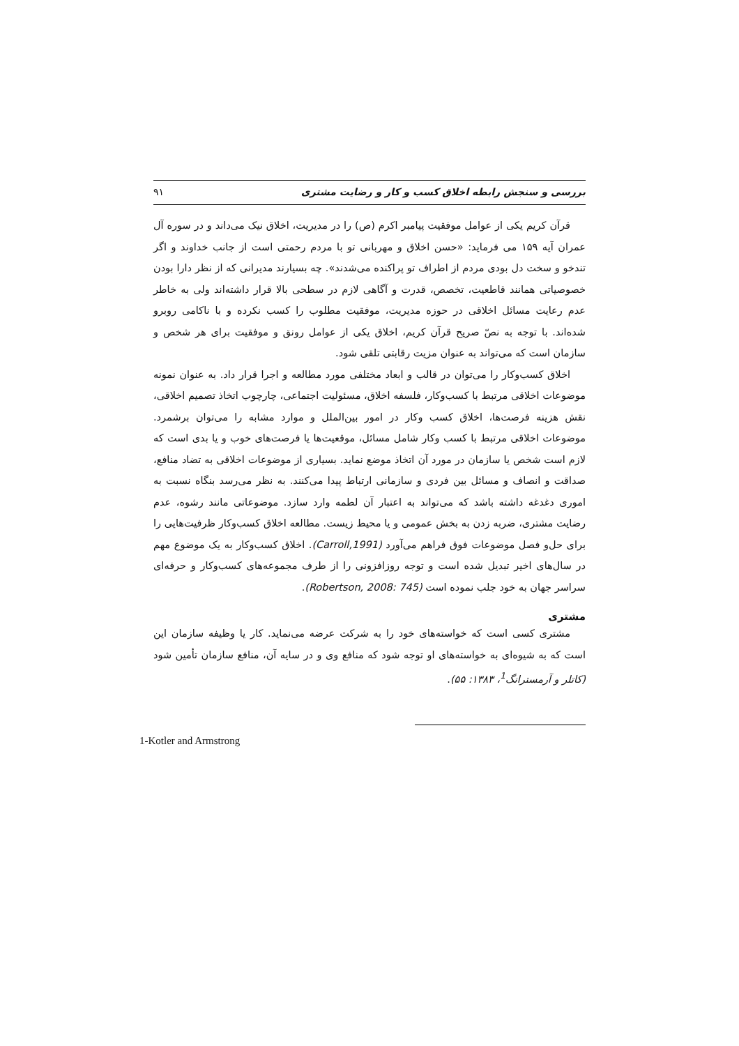بررسی و سنجش رابطه اخلاق کسب و کار و رضایت مشتری ۹۱
قرآن کریم یکی از عوامل موفقیت پیامبر اکرم (ص) را در مدیریت، اخلاق نیک می‌داند و در سوره آل عمران آیه ۱۵۹ می فرماید: «حسن اخلاق و مهربانی تو با مردم رحمتی است از جانب خداوند و اگر تندخو و سخت دل بودی مردم از اطراف تو پراکنده می‌شدند». چه بسیارند مدیرانی که از نظر دارا بودن خصوصیاتی همانند قاطعیت، تخصص، قدرت و آگاهی لازم در سطحی بالا قرار داشته‌اند ولی به خاطر عدم رعایت مسائل اخلاقی در حوزه مدیریت، موفقیت مطلوب را کسب نکرده و با ناکامی روبرو شده‌اند. با توجه به نصّ صریح قرآن کریم، اخلاق یکی از عوامل رونق و موفقیت برای هر شخص و سازمان است که می‌تواند به عنوان مزیت رقابتی تلقی شود.
اخلاق کسب‌وکار را می‌توان در قالب و ابعاد مختلفی مورد مطالعه و اجرا قرار داد. به عنوان نمونه موضوعات اخلاقی مرتبط با کسب‌وکار، فلسفه اخلاق، مسئولیت اجتماعی، چارچوب اتخاذ تصمیم اخلاقی، نقش هزینه فرصت‌ها، اخلاق کسب وکار در امور بین‌الملل و موارد مشابه را می‌توان برشمرد. موضوعات اخلاقی مرتبط با کسب وکار شامل مسائل، موقعیت‌ها یا فرصت‌های خوب و یا بدی است که لازم است شخص یا سازمان در مورد آن اتخاذ موضع نماید. بسیاری از موضوعات اخلاقی به تضاد منافع، صداقت و انصاف و مسائل بین فردی و سازمانی ارتباط پیدا می‌کنند. به نظر می‌رسد بنگاه نسبت به اموری دغدغه داشته باشد که می‌تواند به اعتبار آن لطمه وارد سازد. موضوعاتی مانند رشوه، عدم رضایت مشتری، ضربه زدن به بخش عمومی و یا محیط زیست. مطالعه اخلاق کسب‌وکار ظرفیت‌هایی را برای حل‌و فصل موضوعات فوق فراهم می‌آورد (Carroll,1991). اخلاق کسب‌وکار به یک موضوع مهم در سال‌های اخیر تبدیل شده است و توجه روزافزونی را از طرف مجموعه‌های کسب‌وکار و حرفه‌ای سراسر جهان به خود جلب نموده است (Robertson, 2008: 745).
مشتری
مشتری کسی است که خواسته‌های خود را به شرکت عرضه می‌نماید. کار یا وظیفه سازمان این است که به شیوه‌ای به خواسته‌های او توجه شود که منافع وی و در سایه آن، منافع سازمان تأمین شود (کاتلر و آرمسترانگ<sup>1</sup>، ۱۳۸۳: ۵۵).
1-Kotler and Armstrong